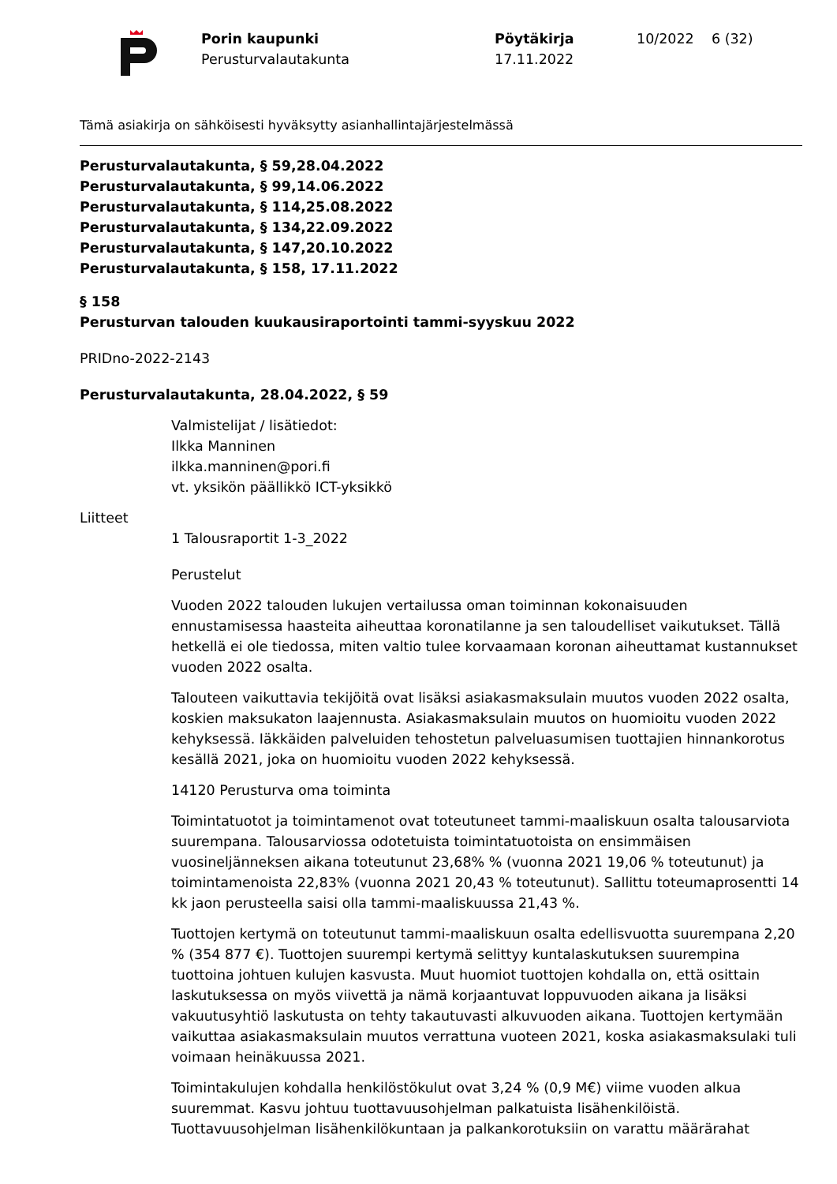Porin kaupunki
Perusturvalautakunta
Pöytäkirja
17.11.2022
10/2022 6 (32)
Tämä asiakirja on sähköisesti hyväksytty asianhallintajärjestelmässä
Perusturvalautakunta, § 59,28.04.2022
Perusturvalautakunta, § 99,14.06.2022
Perusturvalautakunta, § 114,25.08.2022
Perusturvalautakunta, § 134,22.09.2022
Perusturvalautakunta, § 147,20.10.2022
Perusturvalautakunta, § 158, 17.11.2022
§ 158
Perusturvan talouden kuukausiraportointi tammi-syyskuu 2022
PRIDno-2022-2143
Perusturvalautakunta, 28.04.2022, § 59
Valmistelijat / lisätiedot:
Ilkka Manninen
ilkka.manninen@pori.fi
vt. yksikön päällikkö ICT-yksikkö
Liitteet
1 Talousraportit 1-3_2022
Perustelut
Vuoden 2022 talouden lukujen vertailussa oman toiminnan kokonaisuuden ennustamisessa haasteita aiheuttaa koronatilanne ja sen taloudelliset vaikutukset. Tällä hetkellä ei ole tiedossa, miten valtio tulee korvaamaan koronan aiheuttamat kustannukset vuoden 2022 osalta.
Talouteen vaikuttavia tekijöitä ovat lisäksi asiakasmaksulain muutos vuoden 2022 osalta, koskien maksukaton laajennusta. Asiakasmaksulain muutos on huomioitu vuoden 2022 kehyksessä. Iäkkäiden palveluiden tehostetun palveluasumisen tuottajien hinnankorotus kesällä 2021, joka on huomioitu vuoden 2022 kehyksessä.
14120 Perusturva oma toiminta
Toimintatuotot ja toimintamenot ovat toteutuneet tammi-maaliskuun osalta talousarviota suurempana. Talousarviossa odotetuista toimintatuotoista on ensimmäisen vuosineljänneksen aikana toteutunut 23,68% % (vuonna 2021 19,06 % toteutunut) ja toimintamenoista 22,83% (vuonna 2021 20,43 % toteutunut). Sallittu toteumaprosentti 14 kk jaon perusteella saisi olla tammi-maaliskuussa 21,43 %.
Tuottojen kertymä on toteutunut tammi-maaliskuun osalta edellisvuotta suurempana 2,20 % (354 877 €). Tuottojen suurempi kertymä selittyy kuntalaskutuksen suurempina tuottoina johtuen kulujen kasvusta. Muut huomiot tuottojen kohdalla on, että osittain laskutuksessa on myös viivettä ja nämä korjaantuvat loppuvuoden aikana ja lisäksi vakuutusyhtiö laskutusta on tehty takautuvasti alkuvuoden aikana. Tuottojen kertymään vaikuttaa asiakasmaksulain muutos verrattuna vuoteen 2021, koska asiakasmaksulaki tuli voimaan heinäkuussa 2021.
Toimintakulujen kohdalla henkilöstökulut ovat 3,24 % (0,9 M€) viime vuoden alkua suuremmat. Kasvu johtuu tuottavuusohjelman palkatuista lisähenkilöistä. Tuottavuusohjelman lisähenkilökuntaan ja palkankorotuksiin on varattu määrärahat